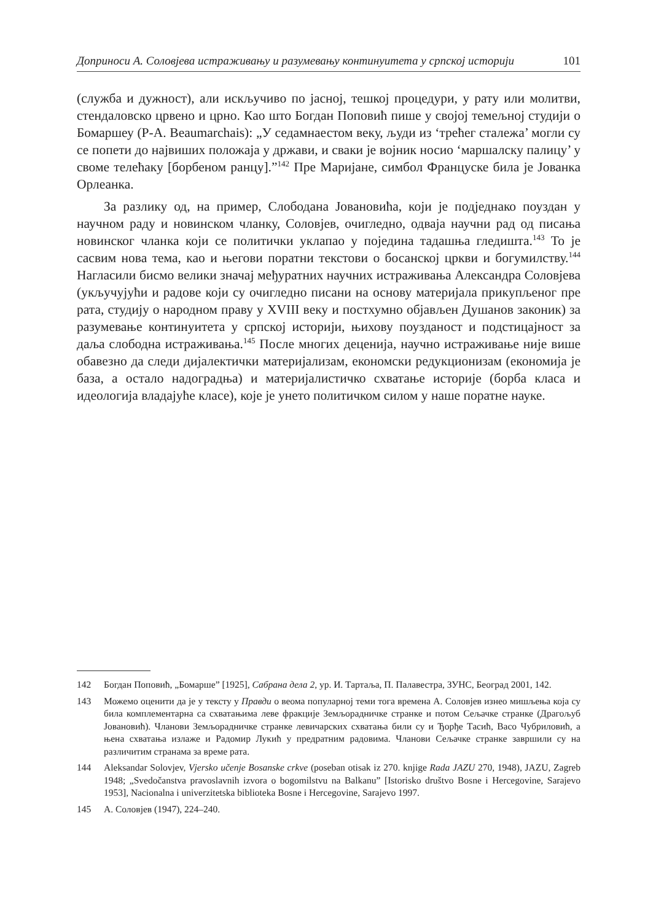Доприноси А. Соловјева истраживању и разумевању континуитета у српској историји 101
(служба и дужност), али искључиво по јасној, тешкој процедури, у рату или молитви, стендаловско црвено и црно. Као што Богдан Поповић пише у својој темељној студији о Бомаршеу (P-A. Beaumarchais): „У седамнаестом веку, људи из ‘трећег сталежа’ могли су се попети до највиших положаја у држави, и сваки је војник носио ‘маршалску палицу’ у своме телећаку [борбеном ранцу].”<sup>142</sup> Пре Маријане, симбол Француске била је Јованка Орлеанка.
За разлику од, на пример, Слободана Јовановића, који је подједнако поуздан у научном раду и новинском чланку, Соловјев, очигледно, одваја научни рад од писања новинског чланка који се политички уклапао у поједина тадашња гледишта.<sup>143</sup> То је сасвим нова тема, као и његови поратни текстови о босанској цркви и богумилству.<sup>144</sup> Нагласили бисмо велики значај међуратних научних истраживања Александра Соловјева (укључујући и радове који су очигледно писани на основу материјала прикупљеног пре рата, студију о народном праву у XVIII веку и постхумно објављен Душанов законик) за разумевање континуитета у српској историји, њихову поузданост и подстицајност за даља слободна истраживања.<sup>145</sup> После многих деценија, научно истраживање није више обавезно да следи дијалектички материјализам, економски редукционизам (економија је база, а остало надоградња) и материјалистичко схватање историје (борба класа и идеологија владајуће класе), које је унето политичком силом у наше поратне науке.
142 Богдан Поповић, „Бомарше” [1925], Сабрана дела 2, ур. И. Тартаља, П. Палавестра, ЗУНС, Београд 2001, 142.
143 Можемо оценити да је у тексту у Правди о веома популарној теми тога времена А. Соловјев изнео мишљења која су била комплементарна са схватањима леве фракције Земљорадничке странке и потом Сељачке странке (Драгољуб Јовановић). Чланови Земљорадничке странке левичарских схватања били су и Ђорђе Тасић, Васо Чубриловић, а њена схватања излаже и Радомир Лукић у предратним радовима. Чланови Сељачке странке завршили су на различитим странама за време рата.
144 Aleksandar Solovjev, Vjersko učenje Bosanske crkve (poseban otisak iz 270. knjige Rada JAZU 270, 1948), JAZU, Zagreb 1948; „Svedočanstva pravoslavnih izvora o bogomilstvu na Balkanu” [Istorisko društvo Bosne i Hercegovine, Sarajevo 1953], Nacionalna i univerzitetska biblioteka Bosne i Hercegovine, Sarajevo 1997.
145 А. Соловјев (1947), 224–240.